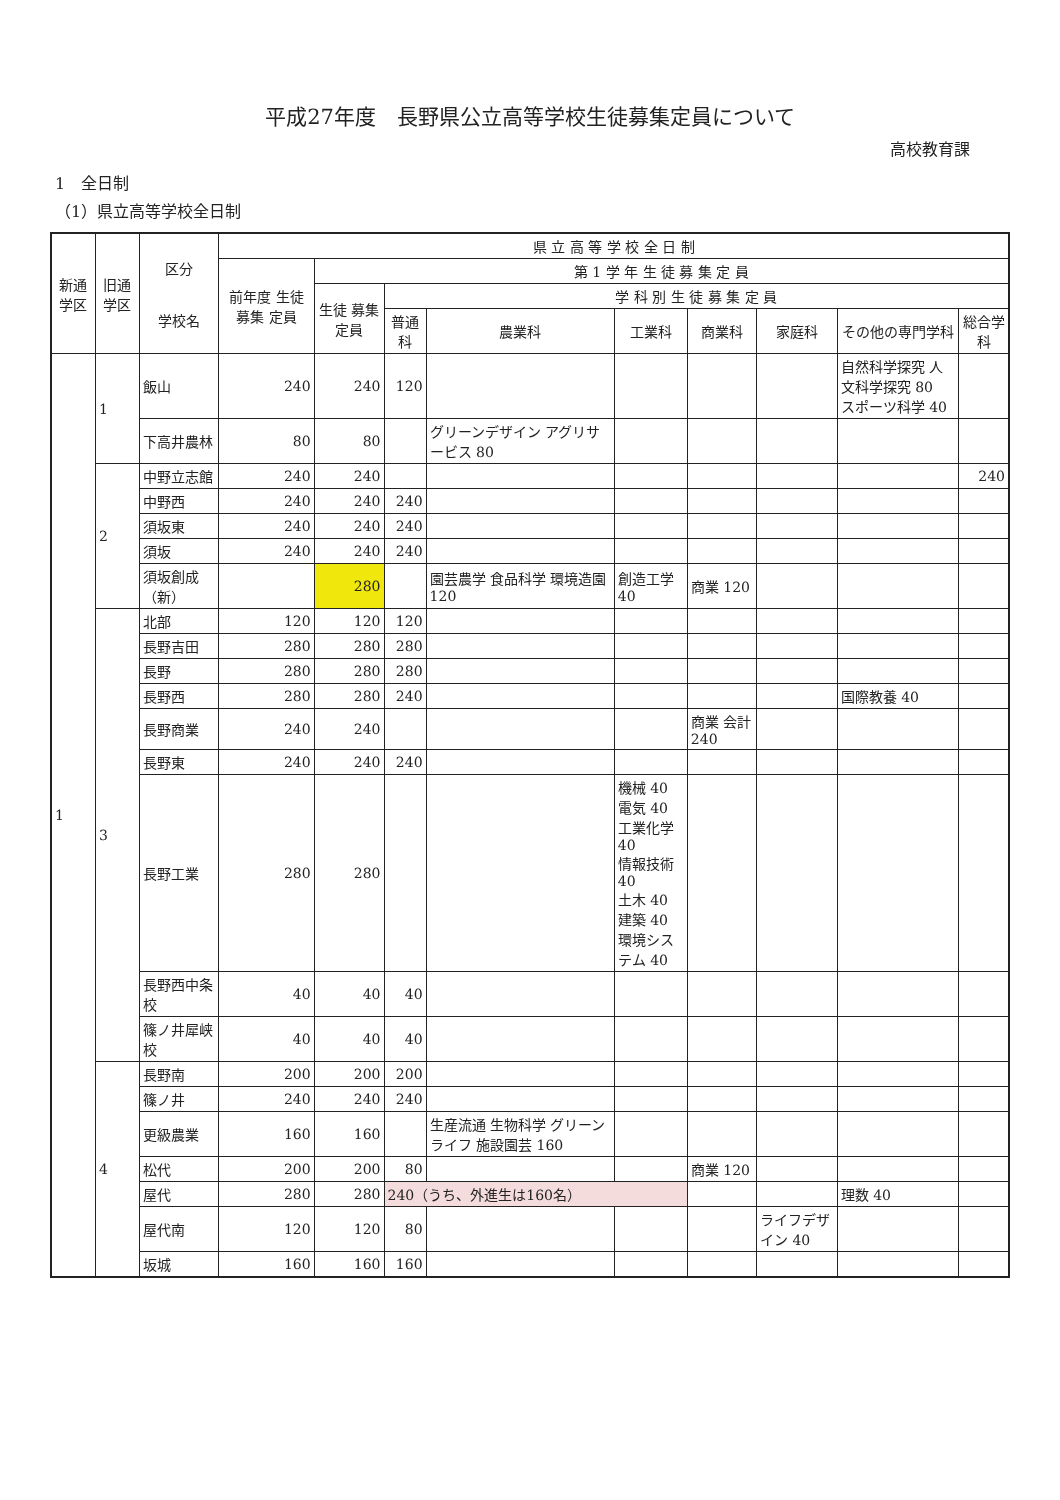平成27年度　長野県公立高等学校生徒募集定員について
高校教育課
1　全日制
（1）県立高等学校全日制
| 新通学区 | 旧通学区 | 区分 学校名 | 県 立 高 等 学 校 全 日 制 | | | | | | | | |
| --- | --- | --- | --- | --- | --- | --- | --- | --- | --- | --- | --- |
| | | | 前年度 生徒 募集 定員 | 第 1 学 年 生 徒 募 集 定 員 | | | | | | | |
| | | | | 生徒 募集 定員 | 学 科 別 生 徒 募 集 定 員 | | | | | | |
| | | | | | 普通科 | 農業科 | 工業科 | 商業科 | 家庭科 | その他の専門学科 | 総合学科 |
| 1 | 1 | 飯山 | 240 | 240 | 120 | | | | | 自然科学探究 人文科学探究 80 スポーツ科学 40 | |
| | | 下高井農林 | 80 | 80 | | グリーンデザイン アグリサービス 80 | | | | | |
| | 2 | 中野立志館 | 240 | 240 | | | | | | | 240 |
| | | 中野西 | 240 | 240 | 240 | | | | | | |
| | | 須坂東 | 240 | 240 | 240 | | | | | | |
| | | 須坂 | 240 | 240 | 240 | | | | | | |
| | | 須坂創成（新） | | 280 | | 園芸農学 食品科学 環境造園 120 | 創造工学 40 | 商業 120 | | | |
| | 3 | 北部 | 120 | 120 | 120 | | | | | | |
| | | 長野吉田 | 280 | 280 | 280 | | | | | | |
| | | 長野 | 280 | 280 | 280 | | | | | | |
| | | 長野西 | 280 | 280 | 240 | | | | | 国際教養 40 | |
| | | 長野商業 | 240 | 240 | | | | 商業 会計 240 | | | |
| | | 長野東 | 240 | 240 | 240 | | | | | | |
| | | 長野工業 | 280 | 280 | | | 機械 40 電気 40 工業化学 40 情報技術 40 土木 40 建築 40 環境システム 40 | | | | |
| | | 長野西中条校 | 40 | 40 | 40 | | | | | | |
| | | 篠ノ井犀峡校 | 40 | 40 | 40 | | | | | | |
| | 4 | 長野南 | 200 | 200 | 200 | | | | | | |
| | | 篠ノ井 | 240 | 240 | 240 | | | | | | |
| | | 更級農業 | 160 | 160 | | 生産流通 生物科学 グリーンライフ 施設園芸 160 | | | | | |
| | | 松代 | 200 | 200 | 80 | | | 商業 120 | | | |
| | | 屋代 | 280 | 280 | 240（うち、外進生は160名） | | | | | 理数 40 | |
| | | 屋代南 | 120 | 120 | 80 | | | | ライフデザイン 40 | | |
| | | 坂城 | 160 | 160 | 160 | | | | | | |